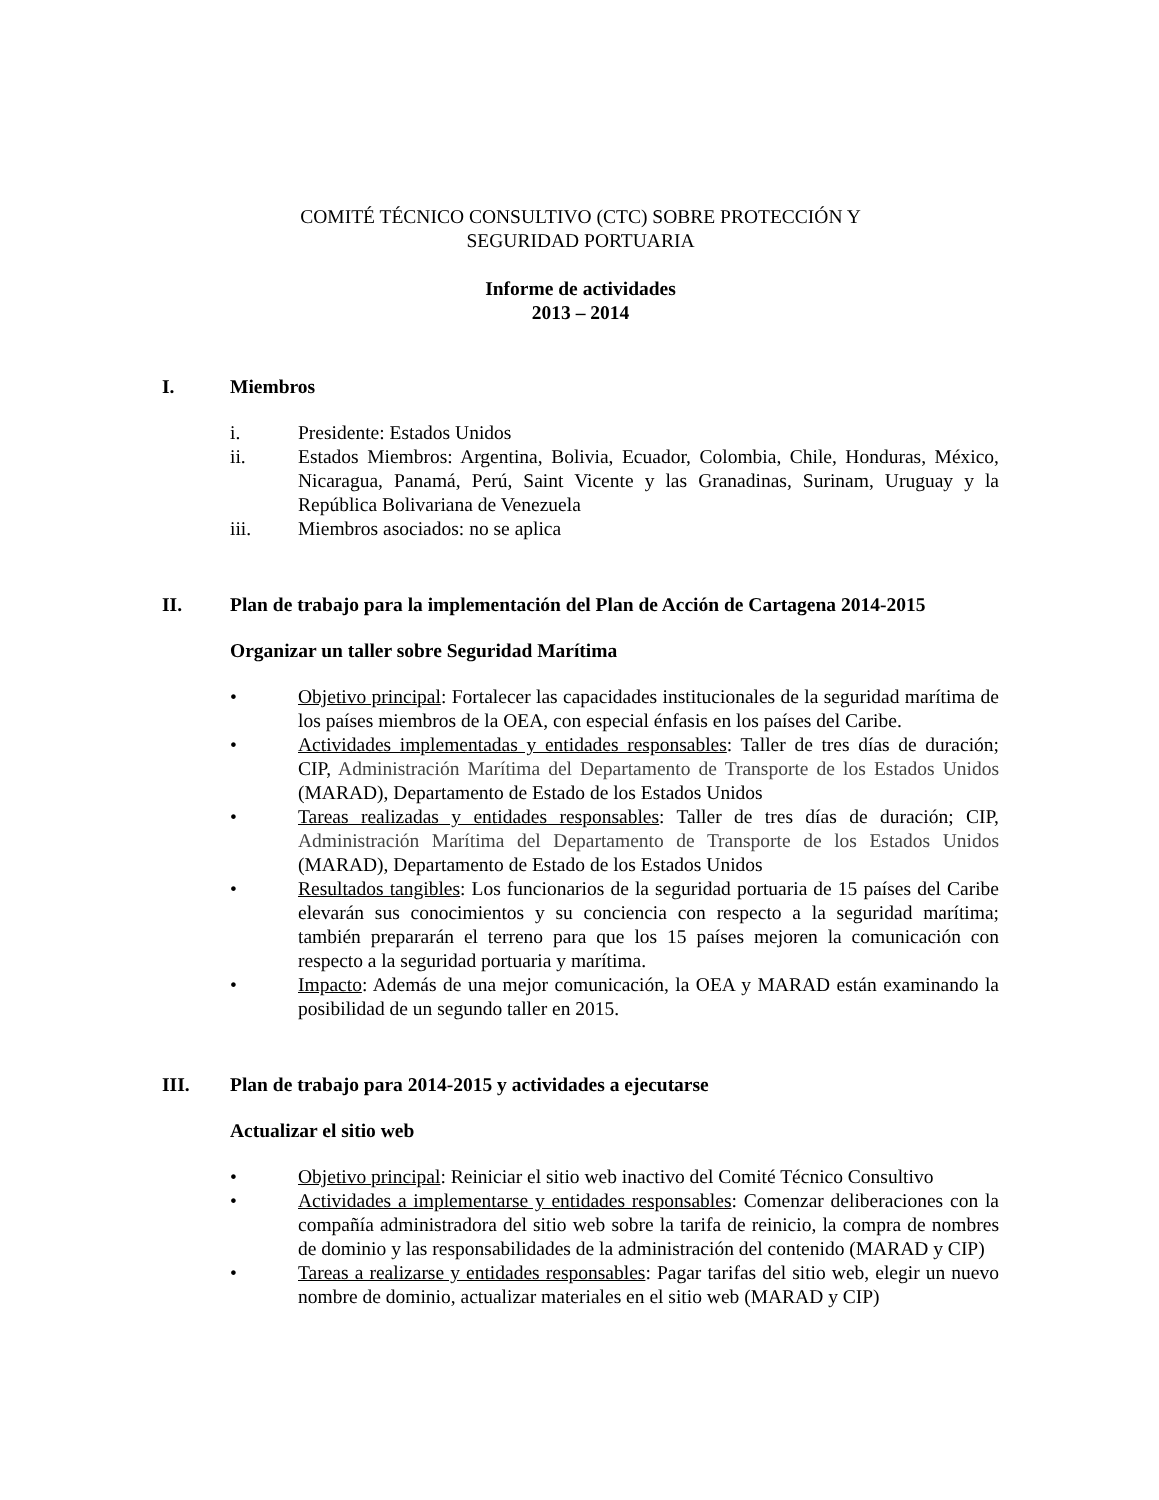COMITÉ TÉCNICO CONSULTIVO (CTC) SOBRE PROTECCIÓN Y
SEGURIDAD PORTUARIA
Informe de actividades
2013 – 2014
I. Miembros
i. Presidente: Estados Unidos
ii. Estados Miembros: Argentina, Bolivia, Ecuador, Colombia, Chile, Honduras, México, Nicaragua, Panamá, Perú, Saint Vicente y las Granadinas, Surinam, Uruguay y la República Bolivariana de Venezuela
iii. Miembros asociados: no se aplica
II. Plan de trabajo para la implementación del Plan de Acción de Cartagena 2014-2015
Organizar un taller sobre Seguridad Marítima
• Objetivo principal: Fortalecer las capacidades institucionales de la seguridad marítima de los países miembros de la OEA, con especial énfasis en los países del Caribe.
• Actividades implementadas y entidades responsables: Taller de tres días de duración; CIP, Administración Marítima del Departamento de Transporte de los Estados Unidos (MARAD), Departamento de Estado de los Estados Unidos
• Tareas realizadas y entidades responsables: Taller de tres días de duración; CIP, Administración Marítima del Departamento de Transporte de los Estados Unidos (MARAD), Departamento de Estado de los Estados Unidos
• Resultados tangibles: Los funcionarios de la seguridad portuaria de 15 países del Caribe elevarán sus conocimientos y su conciencia con respecto a la seguridad marítima; también prepararán el terreno para que los 15 países mejoren la comunicación con respecto a la seguridad portuaria y marítima.
• Impacto: Además de una mejor comunicación, la OEA y MARAD están examinando la posibilidad de un segundo taller en 2015.
III. Plan de trabajo para 2014-2015 y actividades a ejecutarse
Actualizar el sitio web
• Objetivo principal: Reiniciar el sitio web inactivo del Comité Técnico Consultivo
• Actividades a implementarse y entidades responsables: Comenzar deliberaciones con la compañía administradora del sitio web sobre la tarifa de reinicio, la compra de nombres de dominio y las responsabilidades de la administración del contenido (MARAD y CIP)
• Tareas a realizarse y entidades responsables: Pagar tarifas del sitio web, elegir un nuevo nombre de dominio, actualizar materiales en el sitio web (MARAD y CIP)